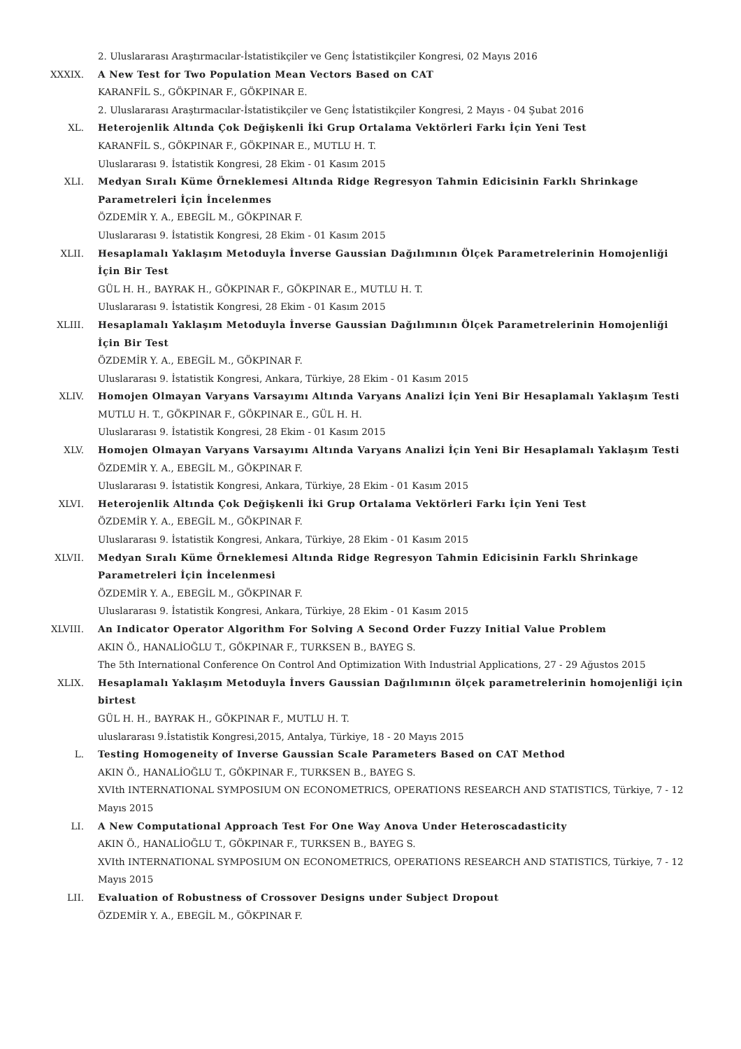2. Uluslararası Araştırmacılar-İstatistikçiler ve Genç İstatistikçiler Kongresi, 02 Mayıs 2016
XXXIX. A New Test for Two Population Mean Vectors Based on CAT
KARANFİL S., GÖKPINAR F., GÖKPINAR E.
2. Uluslararası Araştırmacılar-İstatistikçiler ve Genç İstatistikçiler Kongresi, 2 Mayıs - 04 Şubat 2016
XL. Heterojenlik Altında Çok Değişkenli İki Grup Ortalama Vektörleri Farkı İçin Yeni Test
KARANFİL S., GÖKPINAR F., GÖKPINAR E., MUTLU H. T.
Uluslararası 9. İstatistik Kongresi, 28 Ekim - 01 Kasım 2015
XLI. Medyan Sıralı Küme Örneklemesi Altında Ridge Regresyon Tahmin Edicisinin Farklı Shrinkage Parametreleri İçin İncelenmes
ÖZDEMİR Y. A., EBEGİL M., GÖKPINAR F.
Uluslararası 9. İstatistik Kongresi, 28 Ekim - 01 Kasım 2015
XLII. Hesaplamalı Yaklaşım Metoduyla İnverse Gaussian Dağılımının Ölçek Parametrelerinin Homojenliği İçin Bir Test
GÜL H. H., BAYRAK H., GÖKPINAR F., GÖKPINAR E., MUTLU H. T.
Uluslararası 9. İstatistik Kongresi, 28 Ekim - 01 Kasım 2015
XLIII. Hesaplamalı Yaklaşım Metoduyla İnverse Gaussian Dağılımının Ölçek Parametrelerinin Homojenliği İçin Bir Test
ÖZDEMİR Y. A., EBEGİL M., GÖKPINAR F.
Uluslararası 9. İstatistik Kongresi, Ankara, Türkiye, 28 Ekim - 01 Kasım 2015
XLIV. Homojen Olmayan Varyans Varsayımı Altında Varyans Analizi İçin Yeni Bir Hesaplamalı Yaklaşım Testi
MUTLU H. T., GÖKPINAR F., GÖKPINAR E., GÜL H. H.
Uluslararası 9. İstatistik Kongresi, 28 Ekim - 01 Kasım 2015
XLV. Homojen Olmayan Varyans Varsayımı Altında Varyans Analizi İçin Yeni Bir Hesaplamalı Yaklaşım Testi
ÖZDEMİR Y. A., EBEGİL M., GÖKPINAR F.
Uluslararası 9. İstatistik Kongresi, Ankara, Türkiye, 28 Ekim - 01 Kasım 2015
XLVI. Heterojenlik Altında Çok Değişkenli İki Grup Ortalama Vektörleri Farkı İçin Yeni Test
ÖZDEMİR Y. A., EBEGİL M., GÖKPINAR F.
Uluslararası 9. İstatistik Kongresi, Ankara, Türkiye, 28 Ekim - 01 Kasım 2015
XLVII. Medyan Sıralı Küme Örneklemesi Altında Ridge Regresyon Tahmin Edicisinin Farklı Shrinkage Parametreleri İçin İncelenmesi
ÖZDEMİR Y. A., EBEGİL M., GÖKPINAR F.
Uluslararası 9. İstatistik Kongresi, Ankara, Türkiye, 28 Ekim - 01 Kasım 2015
XLVIII. An Indicator Operator Algorithm For Solving A Second Order Fuzzy Initial Value Problem
AKIN Ö., HANALİOĞLU T., GÖKPINAR F., TURKSEN B., BAYEG S.
The 5th International Conference On Control And Optimization With Industrial Applications, 27 - 29 Ağustos 2015
XLIX. Hesaplamalı Yaklaşım Metoduyla İnvers Gaussian Dağılımının ölçek parametrelerinin homojenliği için birtest
GÜL H. H., BAYRAK H., GÖKPINAR F., MUTLU H. T.
uluslararası 9.İstatistik Kongresi,2015, Antalya, Türkiye, 18 - 20 Mayıs 2015
L. Testing Homogeneity of Inverse Gaussian Scale Parameters Based on CAT Method
AKIN Ö., HANALİOĞLU T., GÖKPINAR F., TURKSEN B., BAYEG S.
XVIth INTERNATIONAL SYMPOSIUM ON ECONOMETRICS, OPERATIONS RESEARCH AND STATISTICS, Türkiye, 7 - 12 Mayıs 2015
LI. A New Computational Approach Test For One Way Anova Under Heteroscadasticity
AKIN Ö., HANALİOĞLU T., GÖKPINAR F., TURKSEN B., BAYEG S.
XVIth INTERNATIONAL SYMPOSIUM ON ECONOMETRICS, OPERATIONS RESEARCH AND STATISTICS, Türkiye, 7 - 12 Mayıs 2015
LII. Evaluation of Robustness of Crossover Designs under Subject Dropout
ÖZDEMİR Y. A., EBEGİL M., GÖKPINAR F.